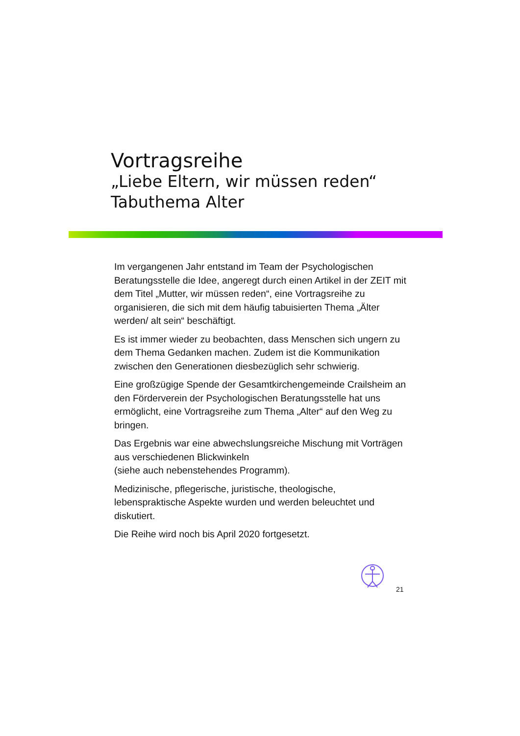Vortragsreihe
„Liebe Eltern, wir müssen reden“Tabuthema Alter
Im vergangenen Jahr entstand im Team der Psychologischen Beratungsstelle die Idee, angeregt durch einen Artikel in der ZEIT mit dem Titel „Mutter, wir müssen reden“, eine Vortragsreihe zu organisieren, die sich mit dem häufig tabuisierten Thema „Älter werden/ alt sein“ beschäftigt.
Es ist immer wieder zu beobachten, dass Menschen sich ungern zu dem Thema Gedanken machen. Zudem ist die Kommunikation zwischen den Generationen diesbezüglich sehr schwierig.
Eine großzügige Spende der Gesamtkirchengemeinde Crailsheim an den Förderverein der Psychologischen Beratungsstelle hat uns ermöglicht, eine Vortragsreihe zum Thema „Alter“ auf den Weg zu bringen.
Das Ergebnis war eine abwechslungsreiche Mischung mit Vorträgen aus verschiedenen Blickwinkeln
(siehe auch nebenstehendes Programm).
Medizinische, pflegerische, juristische, theologische, lebenspraktische Aspekte wurden und werden beleuchtet und diskutiert.
Die Reihe wird noch bis April 2020 fortgesetzt.
21